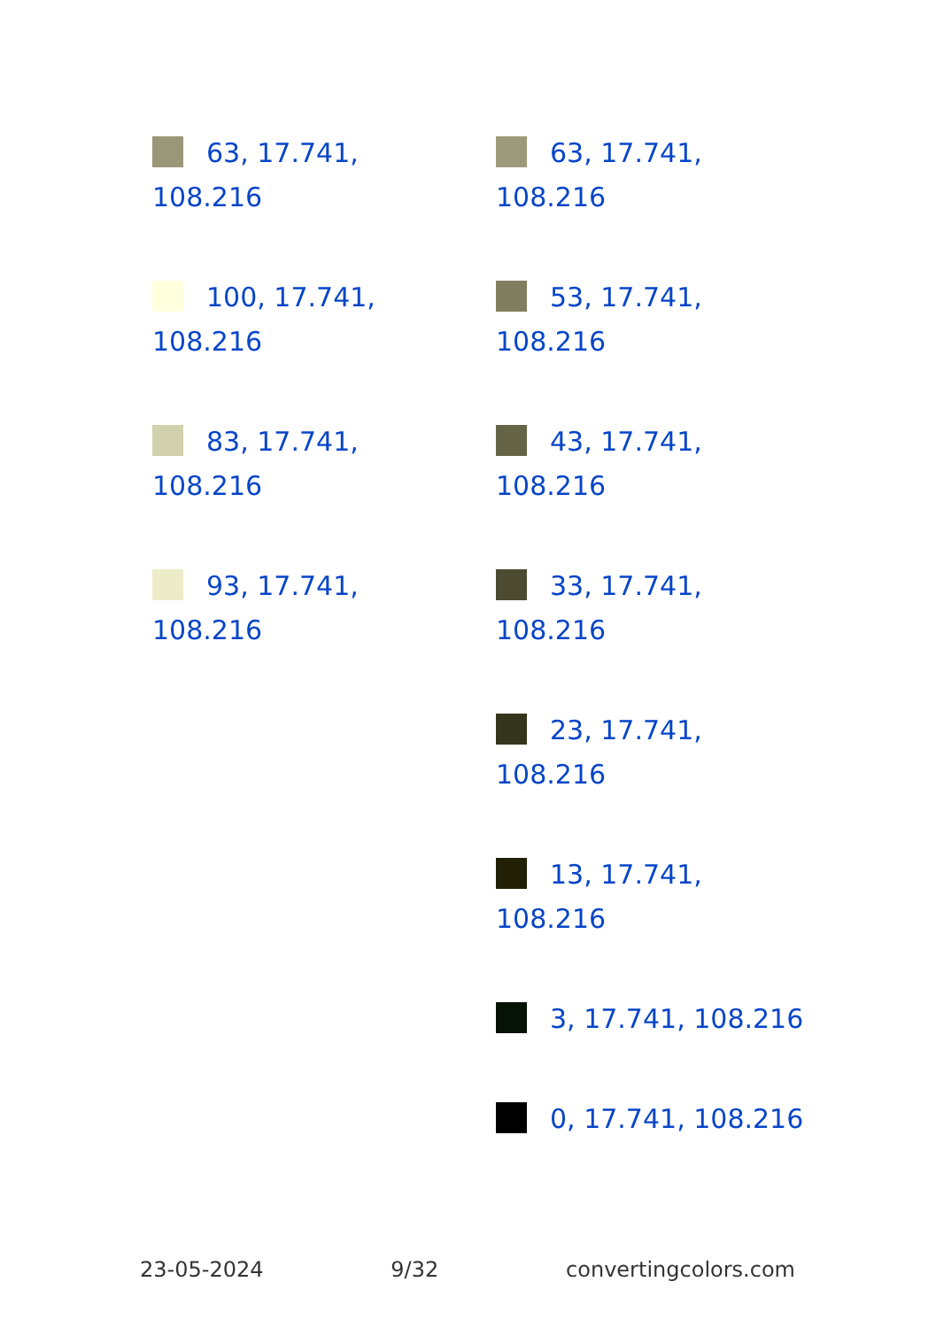63, 17.741, 108.216
100, 17.741, 108.216
83, 17.741, 108.216
93, 17.741, 108.216
63, 17.741, 108.216
53, 17.741, 108.216
43, 17.741, 108.216
33, 17.741, 108.216
23, 17.741, 108.216
13, 17.741, 108.216
3, 17.741, 108.216
0, 17.741, 108.216
23-05-2024 9/32 convertingcolors.com